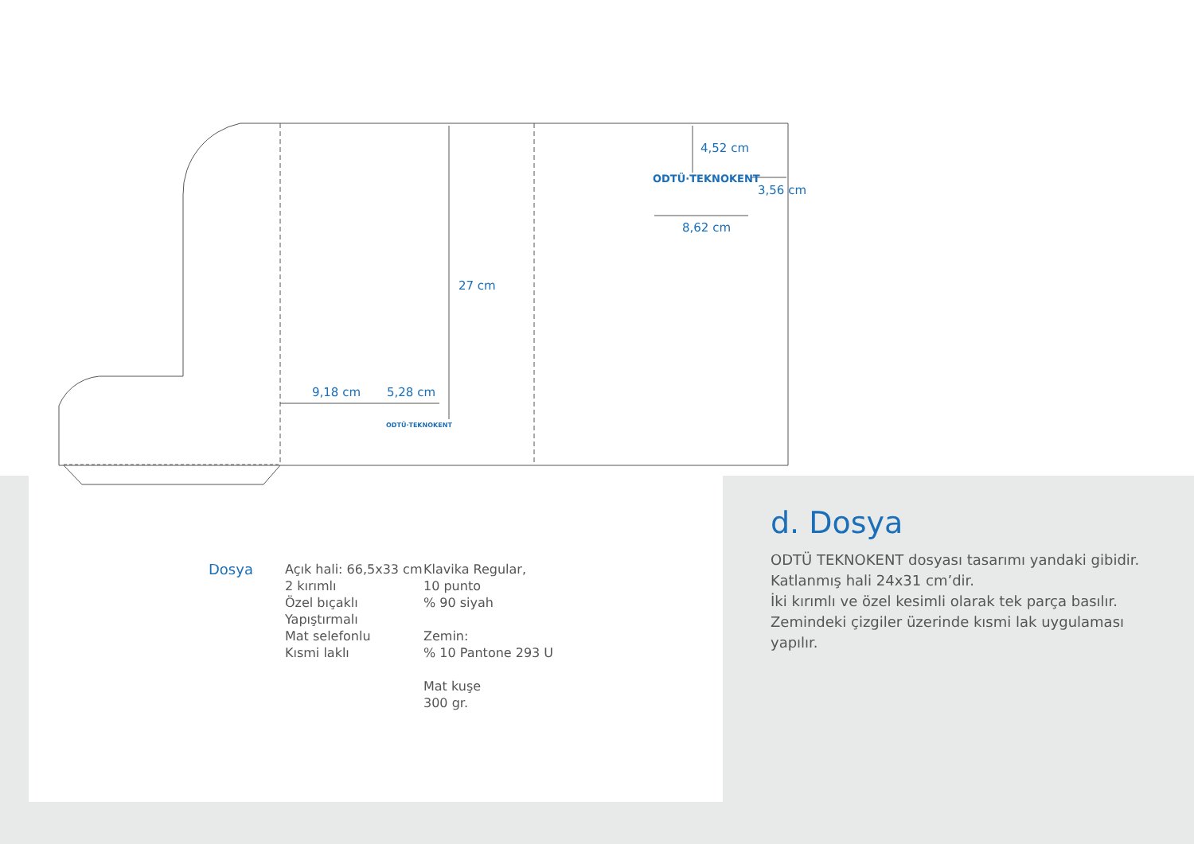ODTÜ·TEKNOKENT
ODTÜ·TEKNOKENT
4,52 cm
3,56 cm
8,62 cm
27 cm
9,18 cm 5,28 cm
Dosya Açık hali: 66,5x33 cm
2 kırımlı
Özel bıçaklı
Yapıştırmalı
Mat selefonlu
Kısmi laklı
Klavika Regular,
10 punto
% 90 siyah
Zemin:
% 10 Pantone 293 U
Mat kuşe
300 gr.
d. Dosya
ODTÜ TEKNOKENT dosyası tasarımı yandaki gibidir.
Katlanmış hali 24x31 cm’dir.
İki kırımlı ve özel kesimli olarak tek parça basılır.
Zemindeki çizgiler üzerinde kısmi lak uygulaması yapılır.